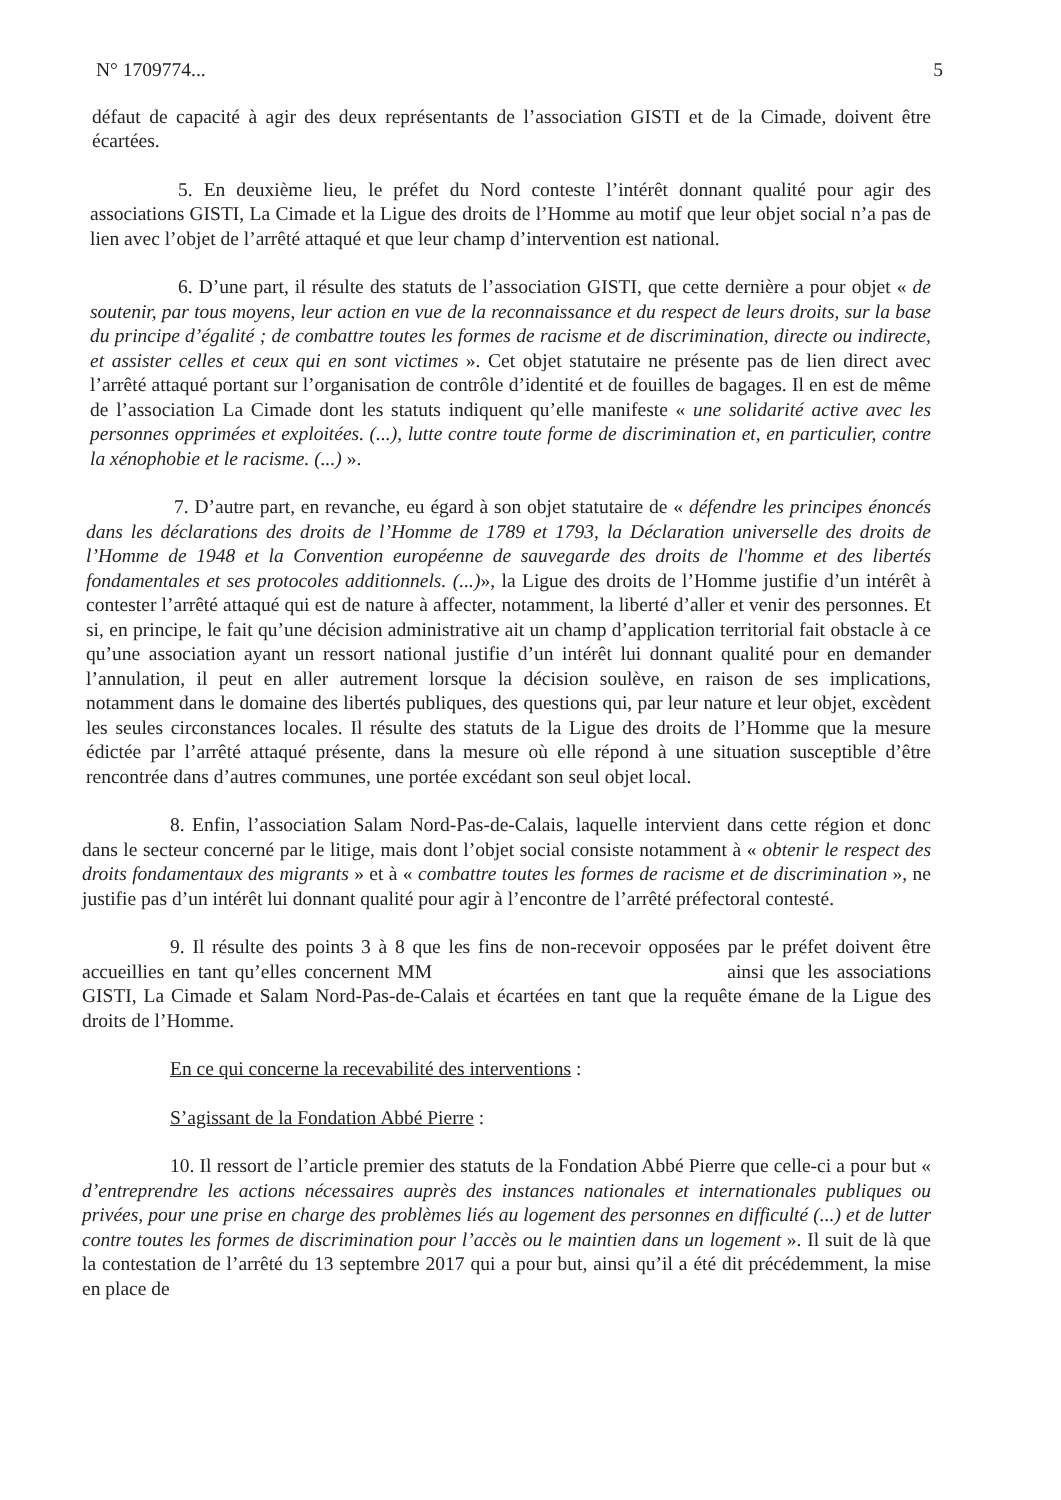N° 1709774... 5
défaut de capacité à agir des deux représentants de l’association GISTI et de la Cimade, doivent être écartées.
5. En deuxième lieu, le préfet du Nord conteste l’intérêt donnant qualité pour agir des associations GISTI, La Cimade et la Ligue des droits de l’Homme au motif que leur objet social n’a pas de lien avec l’objet de l’arrêté attaqué et que leur champ d’intervention est national.
6. D’une part, il résulte des statuts de l’association GISTI, que cette dernière a pour objet « de soutenir, par tous moyens, leur action en vue de la reconnaissance et du respect de leurs droits, sur la base du principe d’égalité ; de combattre toutes les formes de racisme et de discrimination, directe ou indirecte, et assister celles et ceux qui en sont victimes ». Cet objet statutaire ne présente pas de lien direct avec l’arrêté attaqué portant sur l’organisation de contrôle d’identité et de fouilles de bagages. Il en est de même de l’association La Cimade dont les statuts indiquent qu’elle manifeste « une solidarité active avec les personnes opprimées et exploitées. (...), lutte contre toute forme de discrimination et, en particulier, contre la xénophobie et le racisme. (...) ».
7. D’autre part, en revanche, eu égard à son objet statutaire de « défendre les principes énoncés dans les déclarations des droits de l’Homme de 1789 et 1793, la Déclaration universelle des droits de l’Homme de 1948 et la Convention européenne de sauvegarde des droits de l'homme et des libertés fondamentales et ses protocoles additionnels. (...)», la Ligue des droits de l’Homme justifie d’un intérêt à contester l’arrêté attaqué qui est de nature à affecter, notamment, la liberté d’aller et venir des personnes. Et si, en principe, le fait qu’une décision administrative ait un champ d’application territorial fait obstacle à ce qu’une association ayant un ressort national justifie d’un intérêt lui donnant qualité pour en demander l’annulation, il peut en aller autrement lorsque la décision soulève, en raison de ses implications, notamment dans le domaine des libertés publiques, des questions qui, par leur nature et leur objet, excèdent les seules circonstances locales. Il résulte des statuts de la Ligue des droits de l’Homme que la mesure édictée par l’arrêté attaqué présente, dans la mesure où elle répond à une situation susceptible d’être rencontrée dans d’autres communes, une portée excédant son seul objet local.
8. Enfin, l’association Salam Nord-Pas-de-Calais, laquelle intervient dans cette région et donc dans le secteur concerné par le litige, mais dont l’objet social consiste notamment à « obtenir le respect des droits fondamentaux des migrants » et à « combattre toutes les formes de racisme et de discrimination », ne justifie pas d’un intérêt lui donnant qualité pour agir à l’encontre de l’arrêté préfectoral contesté.
9. Il résulte des points 3 à 8 que les fins de non-recevoir opposées par le préfet doivent être accueillies en tant qu’elles concernent MM ainsi que les associations GISTI, La Cimade et Salam Nord-Pas-de-Calais et écartées en tant que la requête émane de la Ligue des droits de l’Homme.
En ce qui concerne la recevabilité des interventions :
S’agissant de la Fondation Abbé Pierre :
10. Il ressort de l’article premier des statuts de la Fondation Abbé Pierre que celle-ci a pour but « d’entreprendre les actions nécessaires auprès des instances nationales et internationales publiques ou privées, pour une prise en charge des problèmes liés au logement des personnes en difficulté (...) et de lutter contre toutes les formes de discrimination pour l’accès ou le maintien dans un logement ». Il suit de là que la contestation de l’arrêté du 13 septembre 2017 qui a pour but, ainsi qu’il a été dit précédemment, la mise en place de